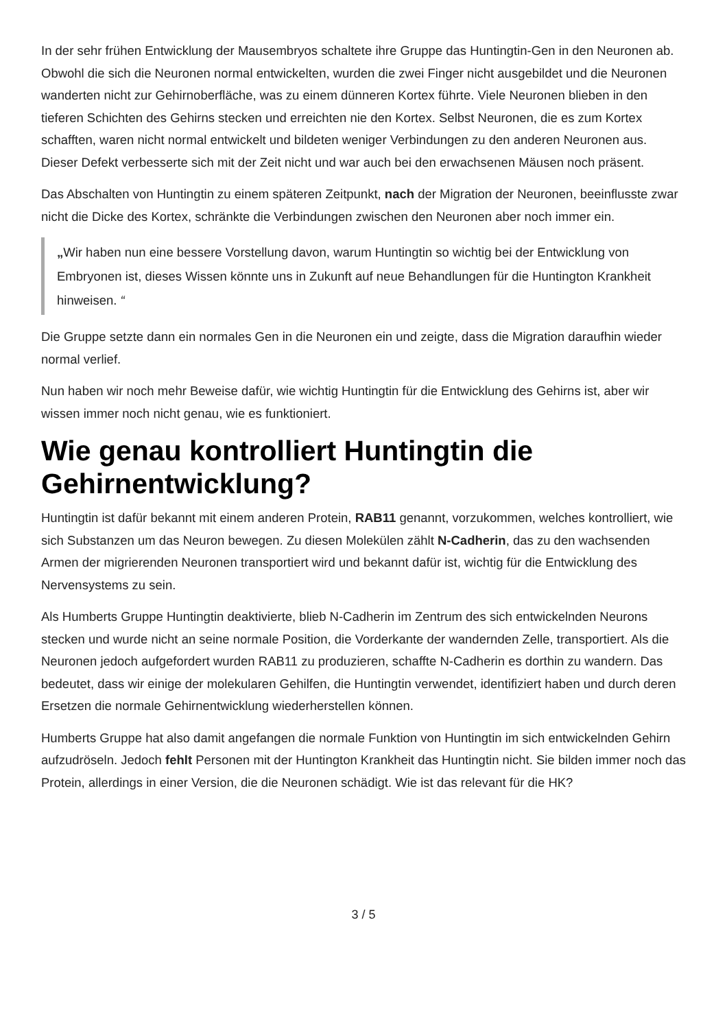In der sehr frühen Entwicklung der Mausembryos schaltete ihre Gruppe das Huntingtin-Gen in den Neuronen ab. Obwohl die sich die Neuronen normal entwickelten, wurden die zwei Finger nicht ausgebildet und die Neuronen wanderten nicht zur Gehirnoberfläche, was zu einem dünneren Kortex führte. Viele Neuronen blieben in den tieferen Schichten des Gehirns stecken und erreichten nie den Kortex. Selbst Neuronen, die es zum Kortex schafften, waren nicht normal entwickelt und bildeten weniger Verbindungen zu den anderen Neuronen aus. Dieser Defekt verbesserte sich mit der Zeit nicht und war auch bei den erwachsenen Mäusen noch präsent.
Das Abschalten von Huntingtin zu einem späteren Zeitpunkt, nach der Migration der Neuronen, beeinflusste zwar nicht die Dicke des Kortex, schränkte die Verbindungen zwischen den Neuronen aber noch immer ein.
„Wir haben nun eine bessere Vorstellung davon, warum Huntingtin so wichtig bei der Entwicklung von Embryonen ist, dieses Wissen könnte uns in Zukunft auf neue Behandlungen für die Huntington Krankheit hinweisen. “
Die Gruppe setzte dann ein normales Gen in die Neuronen ein und zeigte, dass die Migration daraufhin wieder normal verlief.
Nun haben wir noch mehr Beweise dafür, wie wichtig Huntingtin für die Entwicklung des Gehirns ist, aber wir wissen immer noch nicht genau, wie es funktioniert.
Wie genau kontrolliert Huntingtin die Gehirnentwicklung?
Huntingtin ist dafür bekannt mit einem anderen Protein, RAB11 genannt, vorzukommen, welches kontrolliert, wie sich Substanzen um das Neuron bewegen. Zu diesen Molekülen zählt N-Cadherin, das zu den wachsenden Armen der migrierenden Neuronen transportiert wird und bekannt dafür ist, wichtig für die Entwicklung des Nervensystems zu sein.
Als Humberts Gruppe Huntingtin deaktivierte, blieb N-Cadherin im Zentrum des sich entwickelnden Neurons stecken und wurde nicht an seine normale Position, die Vorderkante der wandernden Zelle, transportiert. Als die Neuronen jedoch aufgefordert wurden RAB11 zu produzieren, schaffte N-Cadherin es dorthin zu wandern. Das bedeutet, dass wir einige der molekularen Gehilfen, die Huntingtin verwendet, identifiziert haben und durch deren Ersetzen die normale Gehirnentwicklung wiederherstellen können.
Humberts Gruppe hat also damit angefangen die normale Funktion von Huntingtin im sich entwickelnden Gehirn aufzudröseln. Jedoch fehlt Personen mit der Huntington Krankheit das Huntingtin nicht. Sie bilden immer noch das Protein, allerdings in einer Version, die die Neuronen schädigt. Wie ist das relevant für die HK?
3 / 5